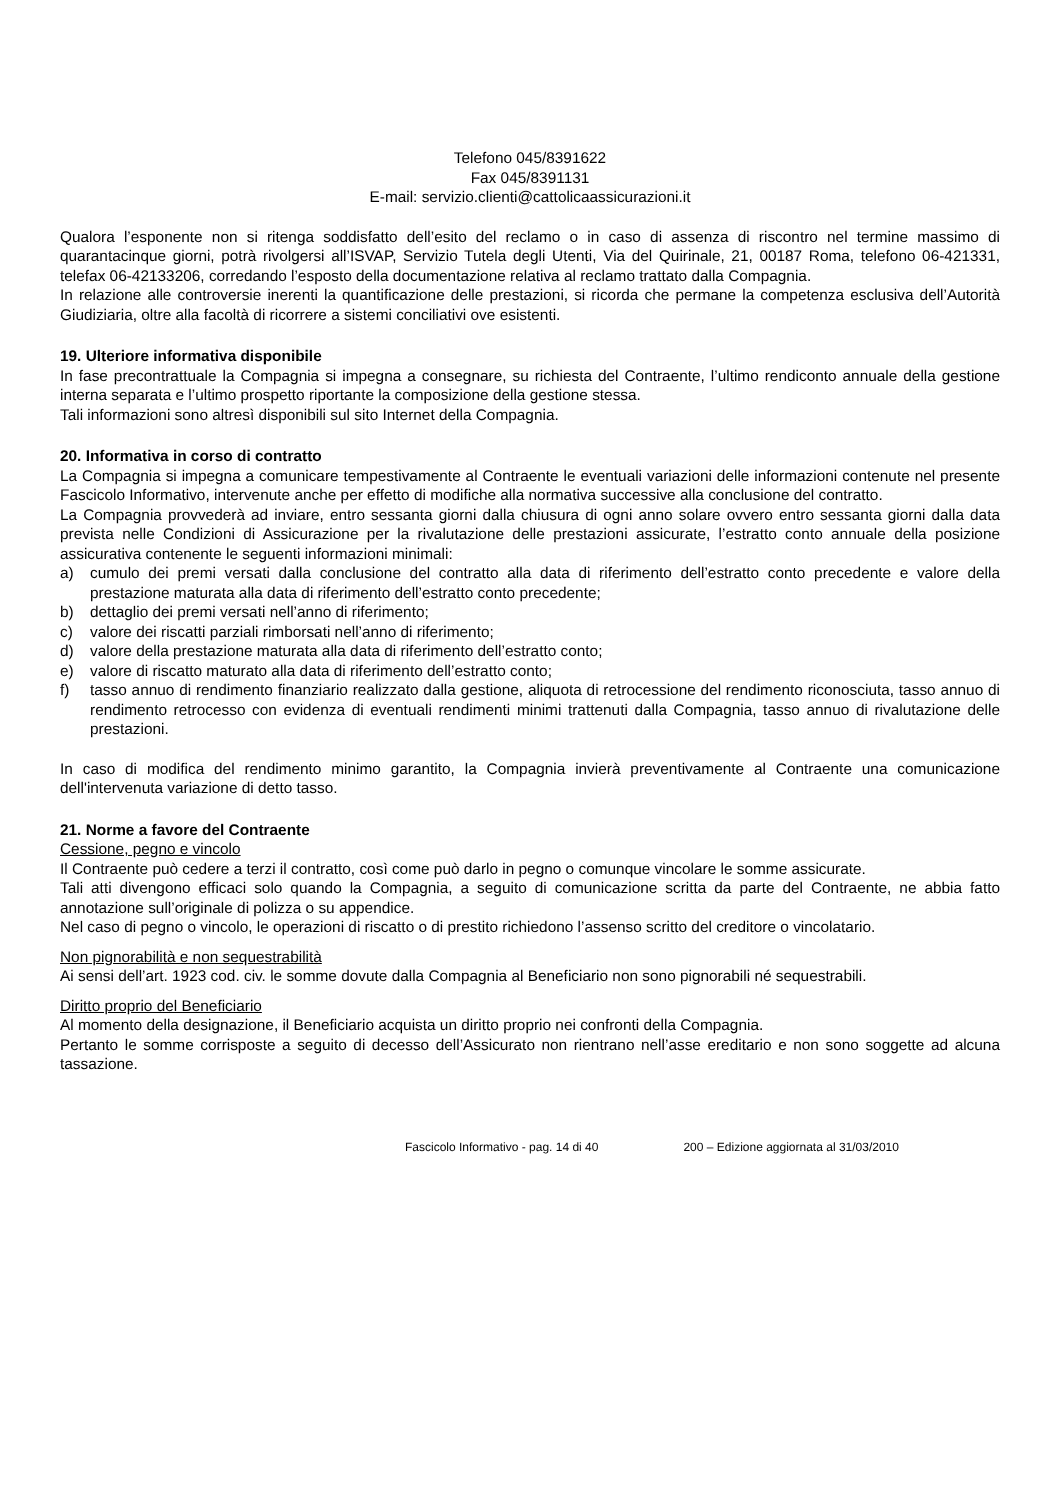Telefono 045/8391622
Fax 045/8391131
E-mail: servizio.clienti@cattolicaassicurazioni.it
Qualora l’esponente non si ritenga soddisfatto dell’esito del reclamo o in caso di assenza di riscontro nel termine massimo di quarantacinque giorni, potrà rivolgersi all’ISVAP, Servizio Tutela degli Utenti, Via del Quirinale, 21, 00187 Roma, telefono 06-421331, telefax 06-42133206, corredando l’esposto della documentazione relativa al reclamo trattato dalla Compagnia.
In relazione alle controversie inerenti la quantificazione delle prestazioni, si ricorda che permane la competenza esclusiva dell’Autorità Giudiziaria, oltre alla facoltà di ricorrere a sistemi conciliativi ove esistenti.
19. Ulteriore informativa disponibile
In fase precontrattuale la Compagnia si impegna a consegnare, su richiesta del Contraente, l’ultimo rendiconto annuale della gestione interna separata e l’ultimo prospetto riportante la composizione della gestione stessa.
Tali informazioni sono altresì disponibili sul sito Internet della Compagnia.
20. Informativa in corso di contratto
La Compagnia si impegna a comunicare tempestivamente al Contraente le eventuali variazioni delle informazioni contenute nel presente Fascicolo Informativo, intervenute anche per effetto di modifiche alla normativa successive alla conclusione del contratto.
La Compagnia provvederà ad inviare, entro sessanta giorni dalla chiusura di ogni anno solare ovvero entro sessanta giorni dalla data prevista nelle Condizioni di Assicurazione per la rivalutazione delle prestazioni assicurate, l’estratto conto annuale della posizione assicurativa contenente le seguenti informazioni minimali:
a) cumulo dei premi versati dalla conclusione del contratto alla data di riferimento dell’estratto conto precedente e valore della prestazione maturata alla data di riferimento dell’estratto conto precedente;
b) dettaglio dei premi versati nell’anno di riferimento;
c) valore dei riscatti parziali rimborsati nell’anno di riferimento;
d) valore della prestazione maturata alla data di riferimento dell’estratto conto;
e) valore di riscatto maturato alla data di riferimento dell’estratto conto;
f) tasso annuo di rendimento finanziario realizzato dalla gestione, aliquota di retrocessione del rendimento riconosciuta, tasso annuo di rendimento retrocesso con evidenza di eventuali rendimenti minimi trattenuti dalla Compagnia, tasso annuo di rivalutazione delle prestazioni.
In caso di modifica del rendimento minimo garantito, la Compagnia invierà preventivamente al Contraente una comunicazione dell'intervenuta variazione di detto tasso.
21. Norme a favore del Contraente
Cessione, pegno e vincolo
Il Contraente può cedere a terzi il contratto, così come può darlo in pegno o comunque vincolare le somme assicurate.
Tali atti divengono efficaci solo quando la Compagnia, a seguito di comunicazione scritta da parte del Contraente, ne abbia fatto annotazione sull’originale di polizza o su appendice.
Nel caso di pegno o vincolo, le operazioni di riscatto o di prestito richiedono l’assenso scritto del creditore o vincolatario.
Non pignorabilità e non sequestrabilità
Ai sensi dell’art. 1923 cod. civ. le somme dovute dalla Compagnia al Beneficiario non sono pignorabili né sequestrabili.
Diritto proprio del Beneficiario
Al momento della designazione, il Beneficiario acquista un diritto proprio nei confronti della Compagnia.
Pertanto le somme corrisposte a seguito di decesso dell’Assicurato non rientrano nell’asse ereditario e non sono soggette ad alcuna tassazione.
Fascicolo Informativo - pag. 14 di 40 200 – Edizione aggiornata al 31/03/2010